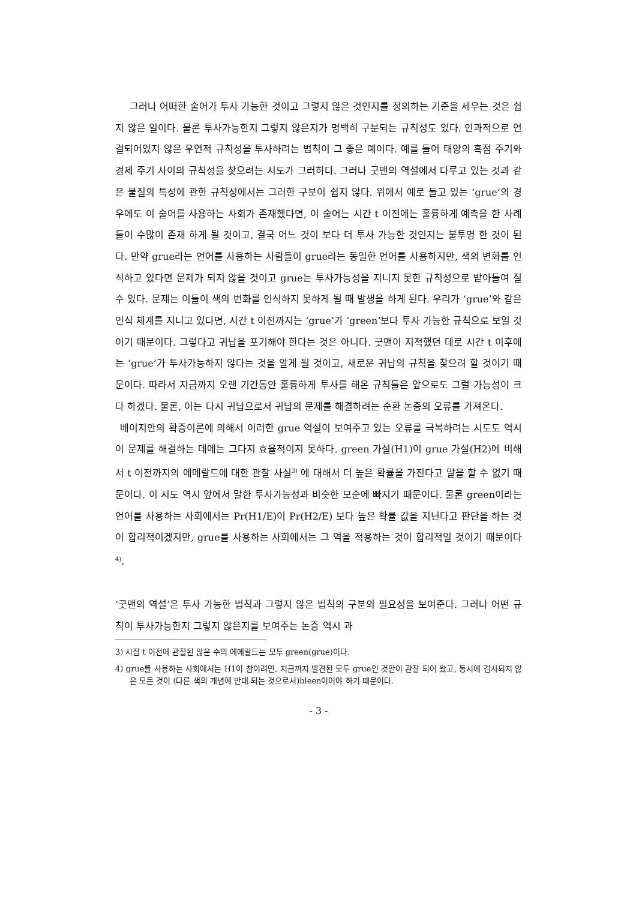그러나 어떠한 술어가 투사 가능한 것이고 그렇지 않은 것인지를 정의하는 기준을 세우는 것은 쉽지 않은 일이다. 물론 투사가능한지 그렇지 않은지가 명백히 구분되는 규칙성도 있다. 인과적으로 연결되어있지 않은 우연적 규칙성을 투사하려는 법칙이 그 좋은 예이다. 예를 들어 태양의 흑점 주기와 경제 주기 사이의 규칙성을 찾으려는 시도가 그러하다. 그러나 굿맨의 역설에서 다루고 있는 것과 같은 물질의 특성에 관한 규칙성에서는 그러한 구분이 쉽지 않다. 위에서 예로 들고 있는 ‘grue’의 경우에도 이 술어를 사용하는 사회가 존재했다면, 이 술어는 시간 t 이전에는 훌륭하게 예측을 한 사례들이 수많이 존재 하게 될 것이고, 결국 어느 것이 보다 더 투사 가능한 것인지는 불투명 한 것이 된다. 만약 grue라는 언어를 사용하는 사람들이 grue라는 동일한 언어를 사용하지만, 색의 변화를 인식하고 있다면 문제가 되지 않을 것이고 grue는 투사가능성을 지니지 못한 규칙성으로 받아들여 질 수 있다. 문제는 이들이 색의 변화를 인식하지 못하게 될 때 발생을 하게 된다. 우리가 ‘grue’와 같은 인식 체계를 지니고 있다면, 시간 t 이전까지는 ‘grue’가 ‘green’보다 투사 가능한 규칙으로 보일 것이기 때문이다. 그렇다고 귀납을 포기해야 한다는 것은 아니다. 굿맨이 지적했던 데로 시간 t 이후에는 ‘grue’가 투사가능하지 않다는 것을 알게 될 것이고, 새로운 귀납의 규칙을 찾으려 할 것이기 때문이다. 따라서 지금까지 오랜 기간동안 훌륭하게 투사를 해온 규칙들은 앞으로도 그럴 가능성이 크다 하겠다. 물론, 이는 다시 귀납으로서 귀납의 문제를 해결하려는 순환 논증의 오류를 가져온다.
베이지안의 확증이론에 의해서 이러한 grue 역설이 보여주고 있는 오류를 극복하려는 시도도 역시 이 문제를 해결하는 데에는 그다지 효율적이지 못하다. green 가설(H1)이 grue 가설(H2)에 비해서 t 이전까지의 에메랄드에 대한 관찰 사실<sup>3)</sup> 에 대해서 더 높은 확률을 가진다고 말을 할 수 없기 때문이다. 이 시도 역시 앞에서 말한 투사가능성과 비슷한 모순에 빠지기 때문이다. 물론 green이라는 언어를 사용하는 사회에서는 Pr(H1/E)이 Pr(H2/E) 보다 높은 확률 값을 지닌다고 판단을 하는 것이 합리적이겠지만, grue를 사용하는 사회에서는 그 역을 적용하는 것이 합리적일 것이기 때문이다<sup>4)</sup>.
‘굿맨의 역설’은 투사 가능한 법칙과 그렇지 않은 법칙의 구분의 필요성을 보여준다. 그러나 어떤 규칙이 투사가능한지 그렇지 않은지를 보여주는 논증 역시 과
3) 시점 t 이전에 관찰된 많은 수의 에메랄드는 모두 green(grue)이다.
4) grue를 사용하는 사회에서는 H1이 참이려면, 지금까지 발견된 모두 grue인 것만이 관찰 되어 왔고, 동시에 검사되지 않은 모든 것이 (다른 색의 개념에 반대 되는 것으로서)bleen이어야 하기 때문이다.
- 3 -